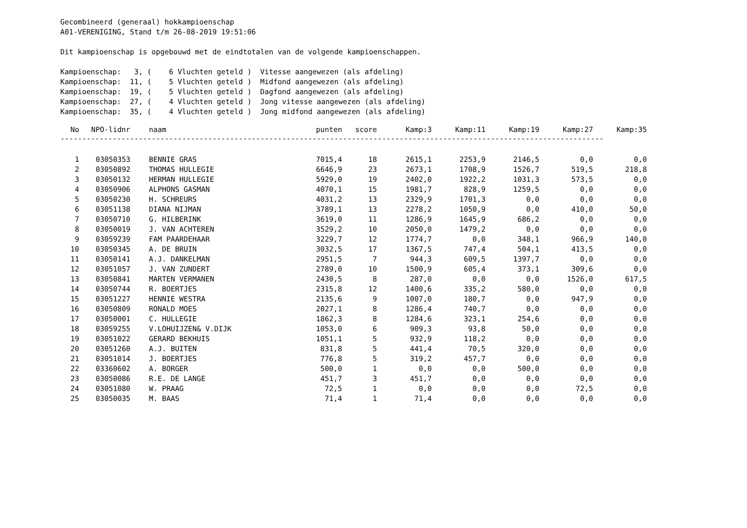Gecombineerd (generaal) hokkampioenschap
A01-VERENIGING, Stand t/m 26-08-2019 19:51:06

Dit kampioenschap is opgebouwd met de eindtotalen van de volgende kampioenschappen.

Kampioenschap:   3, (    6 Vluchten geteld )  Vitesse aangewezen (als afdeling)
Kampioenschap:  11, (    5 Vluchten geteld )  Midfond aangewezen (als afdeling)
Kampioenschap:  19, (    5 Vluchten geteld )  Dagfond aangewezen (als afdeling)
Kampioenschap:  27, (    4 Vluchten geteld )  Jong vitesse aangewezen (als afdeling)
Kampioenschap:  35, (    4 Vluchten geteld )  Jong midfond aangewezen (als afdeling)
| No | NPO-lidnr | naam | punten | score | Kamp:3 | Kamp:11 | Kamp:19 | Kamp:27 | Kamp:35 |
| --- | --- | --- | --- | --- | --- | --- | --- | --- | --- |
| ----------------------------------------------------------------------------------------------------------------------------- | | | | | | | | | |
| 1 | 03050353 | BENNIE GRAS | 7015,4 | 18 | 2615,1 | 2253,9 | 2146,5 | 0,0 | 0,0 |
| 2 | 03050892 | THOMAS HULLEGIE | 6646,9 | 23 | 2673,1 | 1708,9 | 1526,7 | 519,5 | 218,8 |
| 3 | 03050132 | HERMAN HULLEGIE | 5929,0 | 19 | 2402,0 | 1922,2 | 1031,3 | 573,5 | 0,0 |
| 4 | 03050906 | ALPHONS GASMAN | 4070,1 | 15 | 1981,7 | 828,9 | 1259,5 | 0,0 | 0,0 |
| 5 | 03050230 | H. SCHREURS | 4031,2 | 13 | 2329,9 | 1701,3 | 0,0 | 0,0 | 0,0 |
| 6 | 03051138 | DIANA NIJMAN | 3789,1 | 13 | 2278,2 | 1050,9 | 0,0 | 410,0 | 50,0 |
| 7 | 03050710 | G. HILBERINK | 3619,0 | 11 | 1286,9 | 1645,9 | 686,2 | 0,0 | 0,0 |
| 8 | 03050019 | J. VAN ACHTEREN | 3529,2 | 10 | 2050,0 | 1479,2 | 0,0 | 0,0 | 0,0 |
| 9 | 03059239 | FAM PAARDEHAAR | 3229,7 | 12 | 1774,7 | 0,0 | 348,1 | 966,9 | 140,0 |
| 10 | 03050345 | A. DE BRUIN | 3032,5 | 17 | 1367,5 | 747,4 | 504,1 | 413,5 | 0,0 |
| 11 | 03050141 | A.J. DANKELMAN | 2951,5 | 7 | 944,3 | 609,5 | 1397,7 | 0,0 | 0,0 |
| 12 | 03051057 | J. VAN ZUNDERT | 2789,0 | 10 | 1500,9 | 605,4 | 373,1 | 309,6 | 0,0 |
| 13 | 03050841 | MARTEN VERMANEN | 2430,5 | 8 | 287,0 | 0,0 | 0,0 | 1526,0 | 617,5 |
| 14 | 03050744 | R. BOERTJES | 2315,8 | 12 | 1400,6 | 335,2 | 580,0 | 0,0 | 0,0 |
| 15 | 03051227 | HENNIE WESTRA | 2135,6 | 9 | 1007,0 | 180,7 | 0,0 | 947,9 | 0,0 |
| 16 | 03050809 | RONALD MOES | 2027,1 | 8 | 1286,4 | 740,7 | 0,0 | 0,0 | 0,0 |
| 17 | 03050001 | C. HULLEGIE | 1862,3 | 8 | 1284,6 | 323,1 | 254,6 | 0,0 | 0,0 |
| 18 | 03059255 | V.LOHUIJZEN& V.DIJK | 1053,0 | 6 | 909,3 | 93,8 | 50,0 | 0,0 | 0,0 |
| 19 | 03051022 | GERARD BEKHUIS | 1051,1 | 5 | 932,9 | 118,2 | 0,0 | 0,0 | 0,0 |
| 20 | 03051260 | A.J. BUITEN | 831,8 | 5 | 441,4 | 70,5 | 320,0 | 0,0 | 0,0 |
| 21 | 03051014 | J. BOERTJES | 776,8 | 5 | 319,2 | 457,7 | 0,0 | 0,0 | 0,0 |
| 22 | 03360602 | A. BORGER | 500,0 | 1 | 0,0 | 0,0 | 500,0 | 0,0 | 0,0 |
| 23 | 03050086 | R.E. DE LANGE | 451,7 | 3 | 451,7 | 0,0 | 0,0 | 0,0 | 0,0 |
| 24 | 03051080 | W. PRAAG | 72,5 | 1 | 0,0 | 0,0 | 0,0 | 72,5 | 0,0 |
| 25 | 03050035 | M. BAAS | 71,4 | 1 | 71,4 | 0,0 | 0,0 | 0,0 | 0,0 |